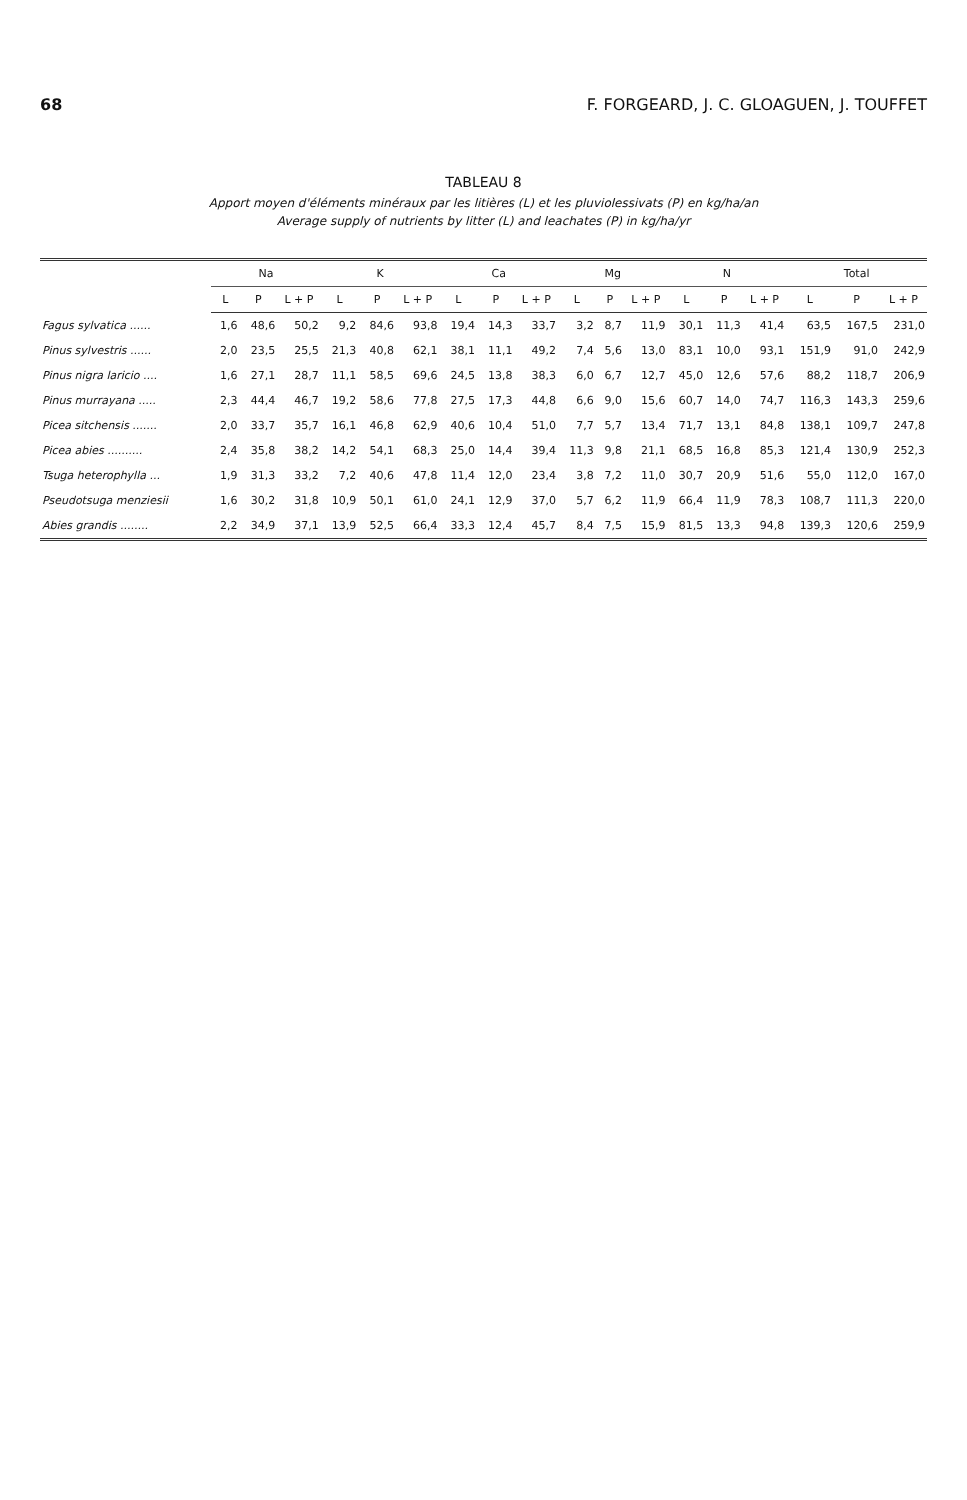68 F. FORGEARD, J. C. GLOAGUEN, J. TOUFFET
TABLEAU 8
Apport moyen d'éléments minéraux par les litières (L) et les pluviolessivats (P) en kg/ha/an
Average supply of nutrients by litter (L) and leachates (P) in kg/ha/yr
| | Na | | | K | | | Ca | | | Mg | | | N | | | Total | | |
| --- | --- | --- | --- | --- | --- | --- | --- | --- | --- | --- | --- | --- | --- | --- | --- | --- | --- | --- |
| | L | P | L + P | L | P | L + P | L | P | L + P | L | P | L + P | L | P | L + P | L | P | L + P |
| Fagus sylvatica ...... | 1,6 | 48,6 | 50,2 | 9,2 | 84,6 | 93,8 | 19,4 | 14,3 | 33,7 | 3,2 | 8,7 | 11,9 | 30,1 | 11,3 | 41,4 | 63,5 | 167,5 | 231,0 |
| Pinus sylvestris ...... | 2,0 | 23,5 | 25,5 | 21,3 | 40,8 | 62,1 | 38,1 | 11,1 | 49,2 | 7,4 | 5,6 | 13,0 | 83,1 | 10,0 | 93,1 | 151,9 | 91,0 | 242,9 |
| Pinus nigra laricio .... | 1,6 | 27,1 | 28,7 | 11,1 | 58,5 | 69,6 | 24,5 | 13,8 | 38,3 | 6,0 | 6,7 | 12,7 | 45,0 | 12,6 | 57,6 | 88,2 | 118,7 | 206,9 |
| Pinus murrayana ..... | 2,3 | 44,4 | 46,7 | 19,2 | 58,6 | 77,8 | 27,5 | 17,3 | 44,8 | 6,6 | 9,0 | 15,6 | 60,7 | 14,0 | 74,7 | 116,3 | 143,3 | 259,6 |
| Picea sitchensis ....... | 2,0 | 33,7 | 35,7 | 16,1 | 46,8 | 62,9 | 40,6 | 10,4 | 51,0 | 7,7 | 5,7 | 13,4 | 71,7 | 13,1 | 84,8 | 138,1 | 109,7 | 247,8 |
| Picea abies .......... | 2,4 | 35,8 | 38,2 | 14,2 | 54,1 | 68,3 | 25,0 | 14,4 | 39,4 | 11,3 | 9,8 | 21,1 | 68,5 | 16,8 | 85,3 | 121,4 | 130,9 | 252,3 |
| Tsuga heterophylla ... | 1,9 | 31,3 | 33,2 | 7,2 | 40,6 | 47,8 | 11,4 | 12,0 | 23,4 | 3,8 | 7,2 | 11,0 | 30,7 | 20,9 | 51,6 | 55,0 | 112,0 | 167,0 |
| Pseudotsuga menziesii | 1,6 | 30,2 | 31,8 | 10,9 | 50,1 | 61,0 | 24,1 | 12,9 | 37,0 | 5,7 | 6,2 | 11,9 | 66,4 | 11,9 | 78,3 | 108,7 | 111,3 | 220,0 |
| Abies grandis ........ | 2,2 | 34,9 | 37,1 | 13,9 | 52,5 | 66,4 | 33,3 | 12,4 | 45,7 | 8,4 | 7,5 | 15,9 | 81,5 | 13,3 | 94,8 | 139,3 | 120,6 | 259,9 |